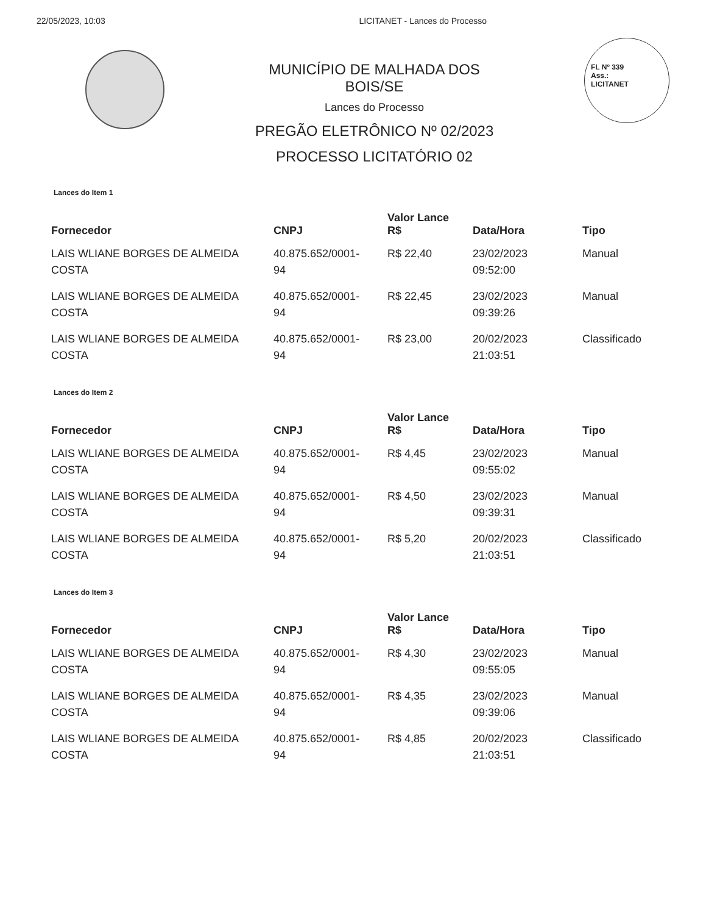22/05/2023, 10:03 LICITANET - Lances do Processo
MUNICÍPIO DE MALHADA DOS
BOIS/SE
Lances do Processo
PREGÃO ELETRÔNICO Nº 02/2023
PROCESSO LICITATÓRIO 02
FL Nº 339
Ass.:
LICITANET
Lances do Item 1
| Fornecedor | CNPJ | Valor Lance R$ | Data/Hora | Tipo |
| --- | --- | --- | --- | --- |
| LAIS WLIANE BORGES DE ALMEIDA COSTA | 40.875.652/0001- 94 | R$ 22,40 | 23/02/2023 09:52:00 | Manual |
| LAIS WLIANE BORGES DE ALMEIDA COSTA | 40.875.652/0001- 94 | R$ 22,45 | 23/02/2023 09:39:26 | Manual |
| LAIS WLIANE BORGES DE ALMEIDA COSTA | 40.875.652/0001- 94 | R$ 23,00 | 20/02/2023 21:03:51 | Classificado |
Lances do Item 2
| Fornecedor | CNPJ | Valor Lance R$ | Data/Hora | Tipo |
| --- | --- | --- | --- | --- |
| LAIS WLIANE BORGES DE ALMEIDA COSTA | 40.875.652/0001- 94 | R$ 4,45 | 23/02/2023 09:55:02 | Manual |
| LAIS WLIANE BORGES DE ALMEIDA COSTA | 40.875.652/0001- 94 | R$ 4,50 | 23/02/2023 09:39:31 | Manual |
| LAIS WLIANE BORGES DE ALMEIDA COSTA | 40.875.652/0001- 94 | R$ 5,20 | 20/02/2023 21:03:51 | Classificado |
Lances do Item 3
| Fornecedor | CNPJ | Valor Lance R$ | Data/Hora | Tipo |
| --- | --- | --- | --- | --- |
| LAIS WLIANE BORGES DE ALMEIDA COSTA | 40.875.652/0001- 94 | R$ 4,30 | 23/02/2023 09:55:05 | Manual |
| LAIS WLIANE BORGES DE ALMEIDA COSTA | 40.875.652/0001- 94 | R$ 4,35 | 23/02/2023 09:39:06 | Manual |
| LAIS WLIANE BORGES DE ALMEIDA COSTA | 40.875.652/0001- 94 | R$ 4,85 | 20/02/2023 21:03:51 | Classificado |